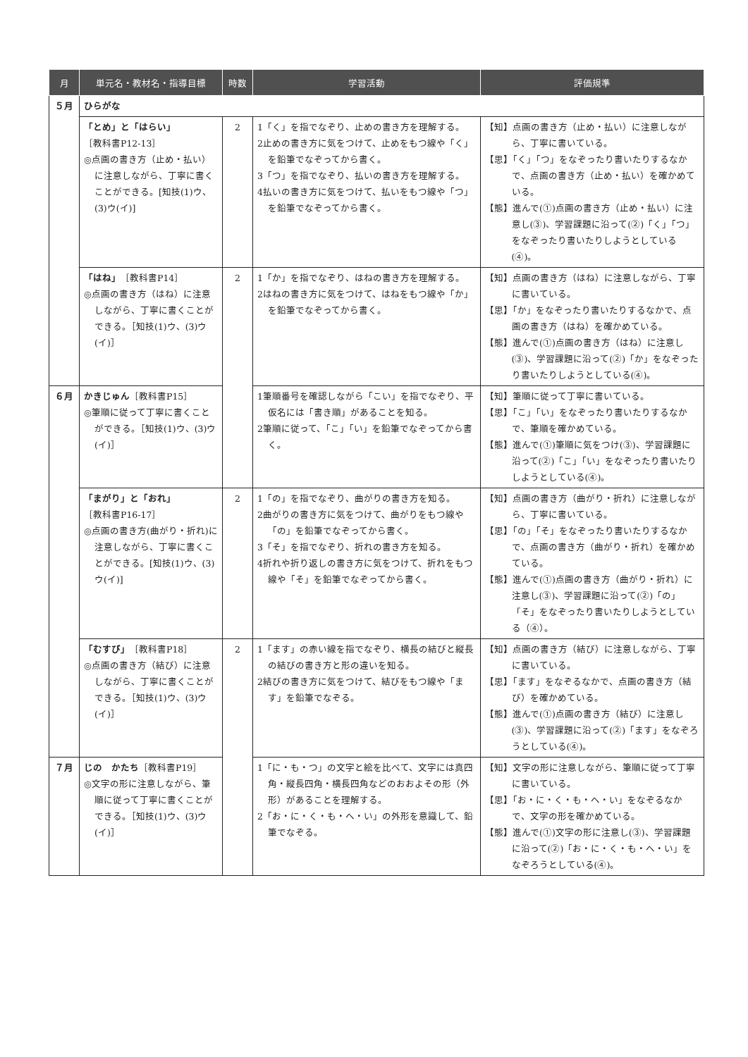| 月 | 単元名・教材名・指導目標 | 時数 | 学習活動 | 評価規準 |
| --- | --- | --- | --- | --- |
| ５月 | ひらがな | | | |
| | 「とめ」と「はらい」 ［教科書P12-13］ ◎点画の書き方（止め・払い）に注意しながら、丁寧に書くことができる。[知技(1)ウ、(3)ウ(イ)] | 2 | 1「く」を指でなぞり、止めの書き方を理解する。 2止めの書き方に気をつけて、止めをもつ線や「く」を鉛筆でなぞってから書く。 3「つ」を指でなぞり、払いの書き方を理解する。 4払いの書き方に気をつけて、払いをもつ線や「つ」を鉛筆でなぞってから書く。 | 【知】点画の書き方（止め・払い）に注意しながら、丁寧に書いている。 【思】「く」「つ」をなぞったり書いたりするなかで、点画の書き方（止め・払い）を確かめている。 【態】進んで(①)点画の書き方（止め・払い）に注意し(③)、学習課題に沿って(②)「く」「つ」をなぞったり書いたりしようとしている(④)。 |
| | 「はね」 ［教科書P14］ ◎点画の書き方（はね）に注意しながら、丁寧に書くことができる。［知技(1)ウ、(3)ウ(イ)］ | 2 | 1「か」を指でなぞり、はねの書き方を理解する。 2はねの書き方に気をつけて、はねをもつ線や「か」を鉛筆でなぞってから書く。 | 【知】点画の書き方（はね）に注意しながら、丁寧に書いている。 【思】「か」をなぞったり書いたりするなかで、点画の書き方（はね）を確かめている。 【態】進んで(①)点画の書き方（はね）に注意し(③)、学習課題に沿って(②)「か」をなぞったり書いたりしようとしている(④)。 |
| ６月 | かきじゅん ［教科書P15］ ◎筆順に従って丁寧に書くことができる。［知技(1)ウ、(3)ウ(イ)］ | | 1筆順番号を確認しながら「こい」を指でなぞり、平仮名には「書き順」があることを知る。 2筆順に従って、「こ」「い」を鉛筆でなぞってから書く。 | 【知】筆順に従って丁寧に書いている。 【思】「こ」「い」をなぞったり書いたりするなかで、筆順を確かめている。 【態】進んで(①)筆順に気をつけ(③)、学習課題に沿って(②)「こ」「い」をなぞったり書いたりしようとしている(④)。 |
| | 「まがり」と「おれ」 ［教科書P16-17］ ◎点画の書き方(曲がり・折れ)に注意しながら、丁寧に書くことができる。[知技(1)ウ、(3)ウ(イ)] | 2 | 1「の」を指でなぞり、曲がりの書き方を知る。 2曲がりの書き方に気をつけて、曲がりをもつ線や「の」を鉛筆でなぞってから書く。 3「そ」を指でなぞり、折れの書き方を知る。 4折れや折り返しの書き方に気をつけて、折れをもつ線や「そ」を鉛筆でなぞってから書く。 | 【知】点画の書き方（曲がり・折れ）に注意しながら、丁寧に書いている。 【思】「の」「そ」をなぞったり書いたりするなかで、点画の書き方（曲がり・折れ）を確かめている。 【態】進んで(①)点画の書き方（曲がり・折れ）に注意し(③)、学習課題に沿って(②)「の」「そ」をなぞったり書いたりしようとしている（④）。 |
| | 「むすび」 ［教科書P18］ ◎点画の書き方（結び）に注意しながら、丁寧に書くことができる。［知技(1)ウ、(3)ウ(イ)］ | 2 | 1「ます」の赤い線を指でなぞり、横長の結びと縦長の結びの書き方と形の違いを知る。 2結びの書き方に気をつけて、結びをもつ線や「ます」を鉛筆でなぞる。 | 【知】点画の書き方（結び）に注意しながら、丁寧に書いている。 【思】「ます」をなぞるなかで、点画の書き方（結び）を確かめている。 【態】進んで(①)点画の書き方（結び）に注意し(③)、学習課題に沿って(②)「ます」をなぞろうとしている(④)。 |
| ７月 | じの かたち ［教科書P19］ ◎文字の形に注意しながら、筆順に従って丁寧に書くことができる。［知技(1)ウ、(3)ウ(イ)］ | | 1「に・も・つ」の文字と絵を比べて、文字には真四角・縦長四角・横長四角などのおおよその形（外形）があることを理解する。 2「お・に・く・も・へ・い」の外形を意識して、鉛筆でなぞる。 | 【知】文字の形に注意しながら、筆順に従って丁寧に書いている。 【思】「お・に・く・も・へ・い」をなぞるなかで、文字の形を確かめている。 【態】進んで(①)文字の形に注意し(③)、学習課題に沿って(②)「お・に・く・も・へ・い」をなぞろうとしている(④)。 |